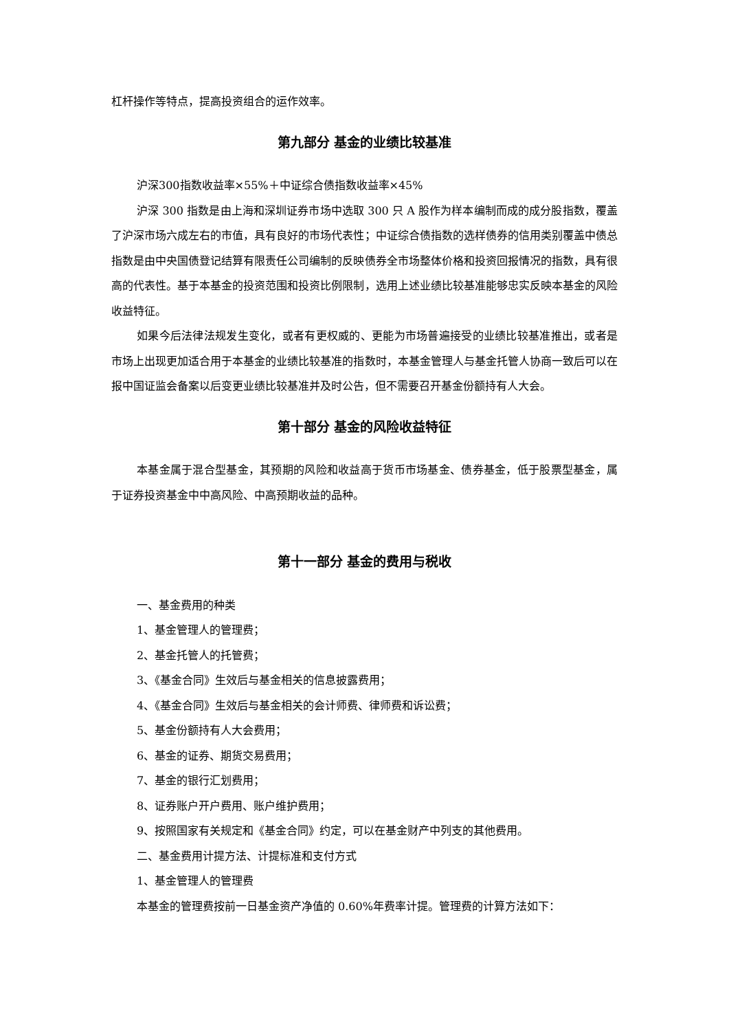杠杆操作等特点，提高投资组合的运作效率。
第九部分 基金的业绩比较基准
沪深300指数收益率×55%＋中证综合债指数收益率×45%
沪深 300 指数是由上海和深圳证券市场中选取 300 只 A 股作为样本编制而成的成分股指数，覆盖了沪深市场六成左右的市值，具有良好的市场代表性；中证综合债指数的选样债券的信用类别覆盖中债总指数是由中央国债登记结算有限责任公司编制的反映债券全市场整体价格和投资回报情况的指数，具有很高的代表性。基于本基金的投资范围和投资比例限制，选用上述业绩比较基准能够忠实反映本基金的风险收益特征。
如果今后法律法规发生变化，或者有更权威的、更能为市场普遍接受的业绩比较基准推出，或者是市场上出现更加适合用于本基金的业绩比较基准的指数时，本基金管理人与基金托管人协商一致后可以在报中国证监会备案以后变更业绩比较基准并及时公告，但不需要召开基金份额持有人大会。
第十部分 基金的风险收益特征
本基金属于混合型基金，其预期的风险和收益高于货币市场基金、债券基金，低于股票型基金，属于证券投资基金中中高风险、中高预期收益的品种。
第十一部分 基金的费用与税收
一、基金费用的种类
1、基金管理人的管理费；
2、基金托管人的托管费；
3、《基金合同》生效后与基金相关的信息披露费用；
4、《基金合同》生效后与基金相关的会计师费、律师费和诉讼费；
5、基金份额持有人大会费用；
6、基金的证券、期货交易费用；
7、基金的银行汇划费用；
8、证券账户开户费用、账户维护费用；
9、按照国家有关规定和《基金合同》约定，可以在基金财产中列支的其他费用。
二、基金费用计提方法、计提标准和支付方式
1、基金管理人的管理费
本基金的管理费按前一日基金资产净值的 0.60%年费率计提。管理费的计算方法如下：